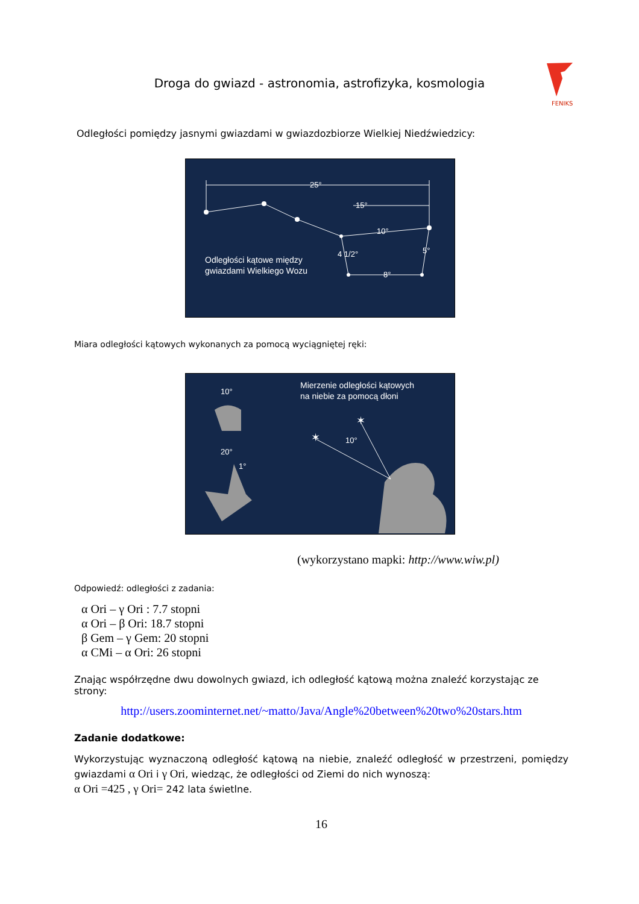Droga do gwiazd - astronomia, astrofizyka, kosmologia
FENIKS
Odległości pomiędzy jasnymi gwiazdami w gwiazdozbiorze Wielkiej Niedźwiedzicy:
25°
15°
10°
4 1/2°
5°
8°
Odległości kątowe między
gwiazdami Wielkiego Wozu
Miara odległości kątowych wykonanych za pomocą wyciągniętej ręki:
Mierzenie odległości kątowych
na niebie za pomocą dłoni
10°
20°
1°
✶
✶
10°
(wykorzystano mapki: http://www.wiw.pl)
Odpowiedź: odległości z zadania:
α Ori – γ Ori : 7.7 stopni
α Ori – β Ori: 18.7 stopni
β Gem – γ Gem: 20 stopni
α CMi – α Ori: 26 stopni
Znając współrzędne dwu dowolnych gwiazd, ich odległość kątową można znaleźć korzystając ze strony:
http://users.zoominternet.net/~matto/Java/Angle%20between%20two%20stars.htm
Zadanie dodatkowe:
Wykorzystując wyznaczoną odległość kątową na niebie, znaleźć odległość w przestrzeni, pomiędzy gwiazdami α Ori i γ Ori, wiedząc, że odległości od Ziemi do nich wynoszą:
α Ori =425 , γ Ori= 242 lata świetlne.
16